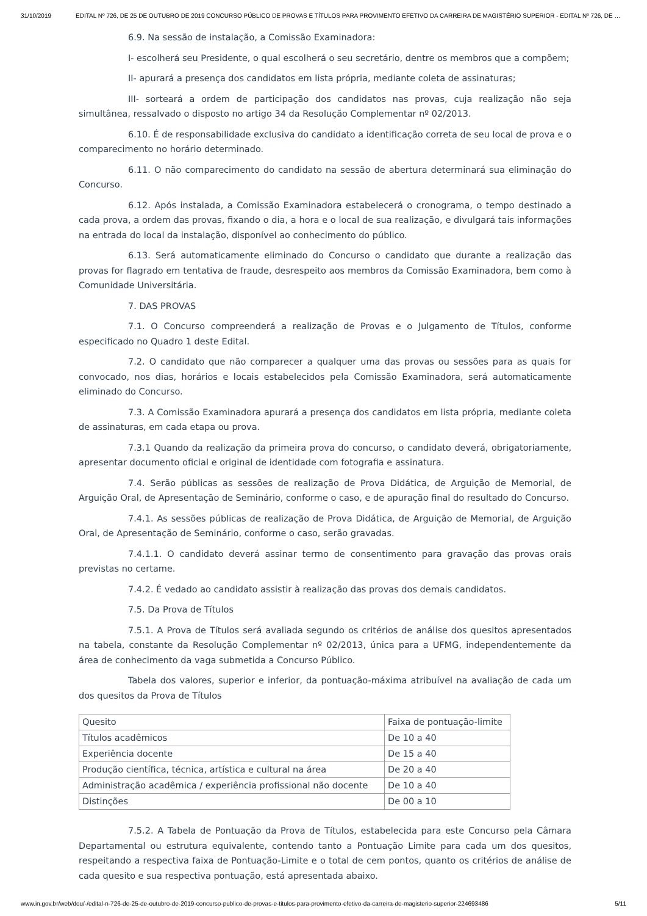31/10/2019 EDITAL Nº 726, DE 25 DE OUTUBRO DE 2019 CONCURSO PÚBLICO DE PROVAS E TÍTULOS PARA PROVIMENTO EFETIVO DA CARREIRA DE MAGISTÉRIO SUPERIOR - EDITAL Nº 726, DE …
6.9. Na sessão de instalação, a Comissão Examinadora:
I- escolherá seu Presidente, o qual escolherá o seu secretário, dentre os membros que a compõem;
II- apurará a presença dos candidatos em lista própria, mediante coleta de assinaturas;
III- sorteará a ordem de participação dos candidatos nas provas, cuja realização não seja simultânea, ressalvado o disposto no artigo 34 da Resolução Complementar nº 02/2013.
6.10. É de responsabilidade exclusiva do candidato a identificação correta de seu local de prova e o comparecimento no horário determinado.
6.11. O não comparecimento do candidato na sessão de abertura determinará sua eliminação do Concurso.
6.12. Após instalada, a Comissão Examinadora estabelecerá o cronograma, o tempo destinado a cada prova, a ordem das provas, fixando o dia, a hora e o local de sua realização, e divulgará tais informações na entrada do local da instalação, disponível ao conhecimento do público.
6.13. Será automaticamente eliminado do Concurso o candidato que durante a realização das provas for flagrado em tentativa de fraude, desrespeito aos membros da Comissão Examinadora, bem como à Comunidade Universitária.
7. DAS PROVAS
7.1. O Concurso compreenderá a realização de Provas e o Julgamento de Títulos, conforme especificado no Quadro 1 deste Edital.
7.2. O candidato que não comparecer a qualquer uma das provas ou sessões para as quais for convocado, nos dias, horários e locais estabelecidos pela Comissão Examinadora, será automaticamente eliminado do Concurso.
7.3. A Comissão Examinadora apurará a presença dos candidatos em lista própria, mediante coleta de assinaturas, em cada etapa ou prova.
7.3.1 Quando da realização da primeira prova do concurso, o candidato deverá, obrigatoriamente, apresentar documento oficial e original de identidade com fotografia e assinatura.
7.4. Serão públicas as sessões de realização de Prova Didática, de Arguição de Memorial, de Arguição Oral, de Apresentação de Seminário, conforme o caso, e de apuração final do resultado do Concurso.
7.4.1. As sessões públicas de realização de Prova Didática, de Arguição de Memorial, de Arguição Oral, de Apresentação de Seminário, conforme o caso, serão gravadas.
7.4.1.1. O candidato deverá assinar termo de consentimento para gravação das provas orais previstas no certame.
7.4.2. É vedado ao candidato assistir à realização das provas dos demais candidatos.
7.5. Da Prova de Títulos
7.5.1. A Prova de Títulos será avaliada segundo os critérios de análise dos quesitos apresentados na tabela, constante da Resolução Complementar nº 02/2013, única para a UFMG, independentemente da área de conhecimento da vaga submetida a Concurso Público.
Tabela dos valores, superior e inferior, da pontuação-máxima atribuível na avaliação de cada um dos quesitos da Prova de Títulos
| Quesito | Faixa de pontuação-limite |
| Títulos acadêmicos | De 10 a 40 |
| Experiência docente | De 15 a 40 |
| Produção científica, técnica, artística e cultural na área | De 20 a 40 |
| Administração acadêmica / experiência profissional não docente | De 10 a 40 |
| Distinções | De 00 a 10 |
7.5.2. A Tabela de Pontuação da Prova de Títulos, estabelecida para este Concurso pela Câmara Departamental ou estrutura equivalente, contendo tanto a Pontuação Limite para cada um dos quesitos, respeitando a respectiva faixa de Pontuação-Limite e o total de cem pontos, quanto os critérios de análise de cada quesito e sua respectiva pontuação, está apresentada abaixo.
www.in.gov.br/web/dou/-/edital-n-726-de-25-de-outubro-de-2019-concurso-publico-de-provas-e-titulos-para-provimento-efetivo-da-carreira-de-magisterio-superior-224693486 5/11